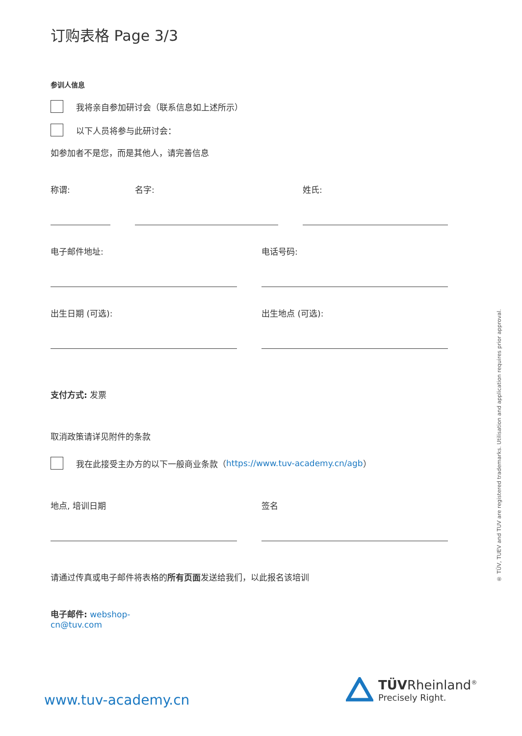订购表格 Page 3/3
参训人信息
我将亲自参加研讨会（联系信息如上述所示）
以下人员将参与此研讨会：
如参加者不是您，而是其他人，请完善信息
称谓: 名字: 姓氏:
电子邮件地址: 电话号码:
出生日期 (可选): 出生地点 (可选):
支付方式: 发票
取消政策请详见附件的条款
我在此接受主办方的以下一般商业条款（ https://www.tuv-academy.cn/agb ）
地点, 培训日期 签名
请通过传真或电子邮件将表格的所有页面发送给我们，以此报名该培训
电子邮件: webshop-cn@tuv.com
www.tuv-academy.cn
TÜVRheinland<sup>®</sup>
Precisely Right.
® TÜV, TUEV and TUV are registered trademarks. Utilisation and application requires prior approval.